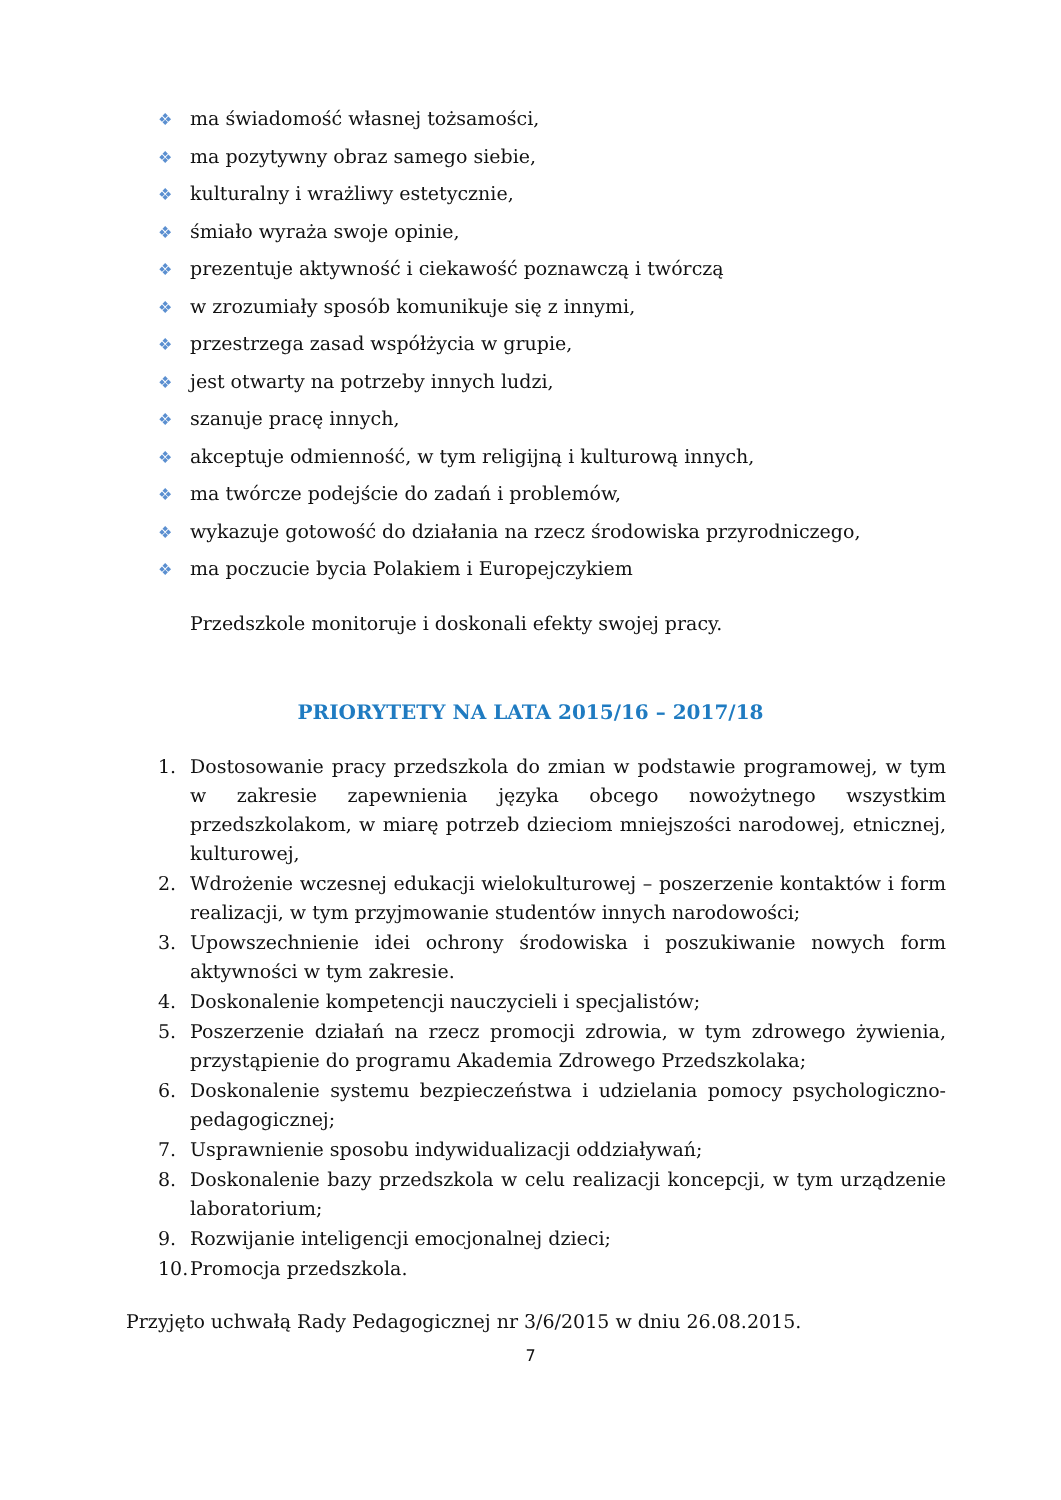❖ ma świadomość własnej tożsamości,
❖ ma pozytywny obraz samego siebie,
❖ kulturalny i wrażliwy estetycznie,
❖ śmiało wyraża swoje opinie,
❖ prezentuje aktywność i ciekawość poznawczą i twórczą
❖ w zrozumiały sposób komunikuje się z innymi,
❖ przestrzega zasad współżycia w grupie,
❖ jest otwarty na potrzeby innych ludzi,
❖ szanuje pracę innych,
❖ akceptuje odmienność, w tym religijną i kulturową innych,
❖ ma twórcze podejście do zadań i problemów,
❖ wykazuje gotowość do działania na rzecz środowiska przyrodniczego,
❖ ma poczucie bycia Polakiem i Europejczykiem
Przedszkole monitoruje i doskonali efekty swojej pracy.
PRIORYTETY NA LATA 2015/16 – 2017/18
1. Dostosowanie pracy przedszkola do zmian w podstawie programowej, w tym w zakresie zapewnienia języka obcego nowożytnego wszystkim przedszkolakom, w miarę potrzeb dzieciom mniejszości narodowej, etnicznej, kulturowej,
2. Wdrożenie wczesnej edukacji wielokulturowej – poszerzenie kontaktów i form realizacji, w tym przyjmowanie studentów innych narodowości;
3. Upowszechnienie idei ochrony środowiska i poszukiwanie nowych form aktywności w tym zakresie.
4. Doskonalenie kompetencji nauczycieli i specjalistów;
5. Poszerzenie działań na rzecz promocji zdrowia, w tym zdrowego żywienia, przystąpienie do programu Akademia Zdrowego Przedszkolaka;
6. Doskonalenie systemu bezpieczeństwa i udzielania pomocy psychologiczno-pedagogicznej;
7. Usprawnienie sposobu indywidualizacji oddziaływań;
8. Doskonalenie bazy przedszkola w celu realizacji koncepcji, w tym urządzenie laboratorium;
9. Rozwijanie inteligencji emocjonalnej dzieci;
10. Promocja przedszkola.
Przyjęto uchwałą Rady Pedagogicznej nr 3/6/2015 w dniu 26.08.2015.
7